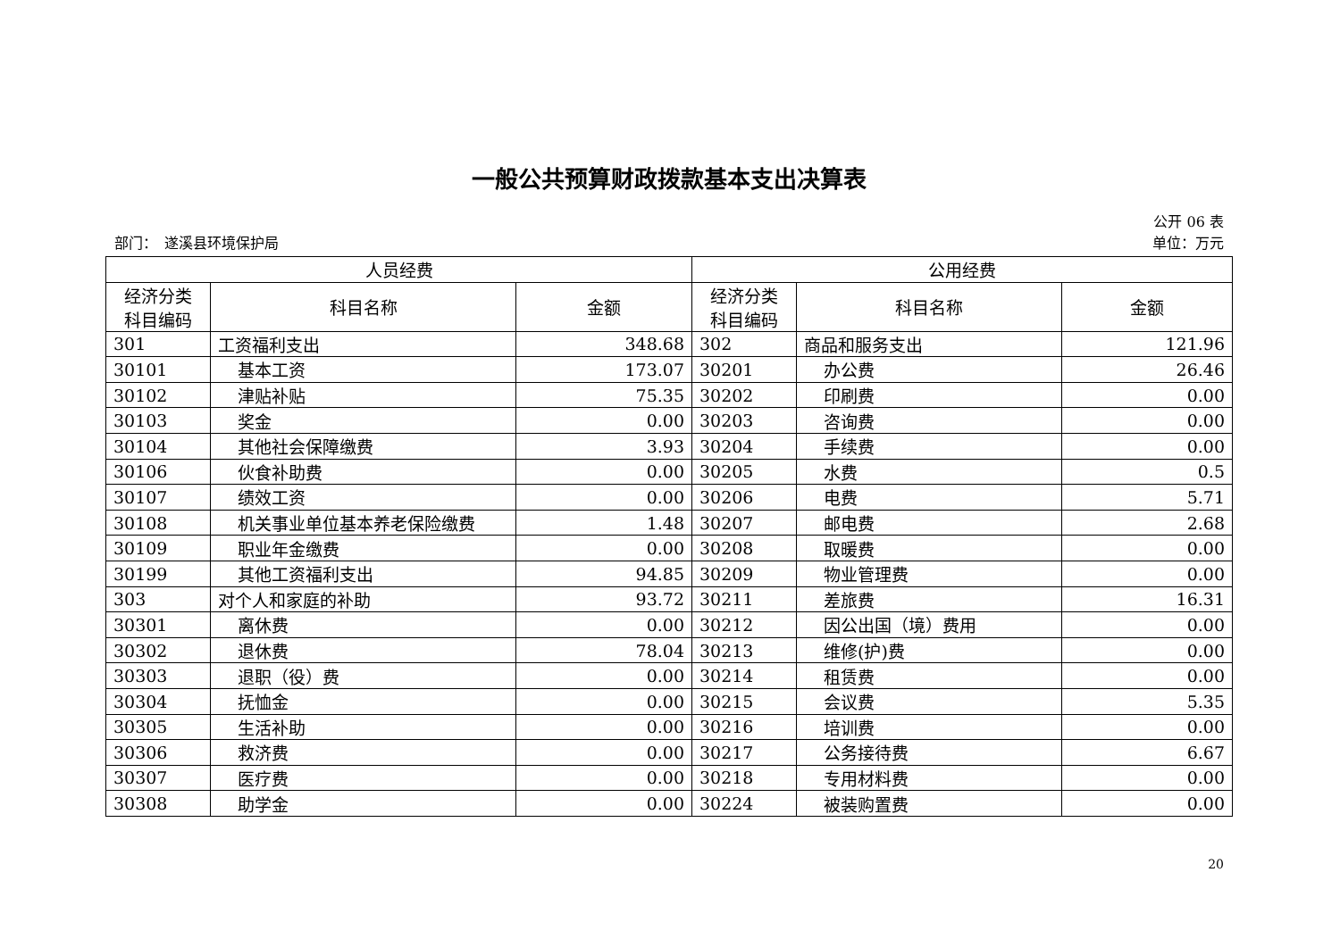一般公共预算财政拨款基本支出决算表
公开 06 表
部门：　遂溪县环境保护局 单位：万元
| 人员经费 | | | 公用经费 | | |
| --- | --- | --- | --- | --- | --- |
| 经济分类 科目编码 | 科目名称 | 金额 | 经济分类 科目编码 | 科目名称 | 金额 |
| 301 | 工资福利支出 | 348.68 | 302 | 商品和服务支出 | 121.96 |
| 30101 | 基本工资 | 173.07 | 30201 | 办公费 | 26.46 |
| 30102 | 津贴补贴 | 75.35 | 30202 | 印刷费 | 0.00 |
| 30103 | 奖金 | 0.00 | 30203 | 咨询费 | 0.00 |
| 30104 | 其他社会保障缴费 | 3.93 | 30204 | 手续费 | 0.00 |
| 30106 | 伙食补助费 | 0.00 | 30205 | 水费 | 0.5 |
| 30107 | 绩效工资 | 0.00 | 30206 | 电费 | 5.71 |
| 30108 | 机关事业单位基本养老保险缴费 | 1.48 | 30207 | 邮电费 | 2.68 |
| 30109 | 职业年金缴费 | 0.00 | 30208 | 取暖费 | 0.00 |
| 30199 | 其他工资福利支出 | 94.85 | 30209 | 物业管理费 | 0.00 |
| 303 | 对个人和家庭的补助 | 93.72 | 30211 | 差旅费 | 16.31 |
| 30301 | 离休费 | 0.00 | 30212 | 因公出国（境）费用 | 0.00 |
| 30302 | 退休费 | 78.04 | 30213 | 维修(护)费 | 0.00 |
| 30303 | 退职（役）费 | 0.00 | 30214 | 租赁费 | 0.00 |
| 30304 | 抚恤金 | 0.00 | 30215 | 会议费 | 5.35 |
| 30305 | 生活补助 | 0.00 | 30216 | 培训费 | 0.00 |
| 30306 | 救济费 | 0.00 | 30217 | 公务接待费 | 6.67 |
| 30307 | 医疗费 | 0.00 | 30218 | 专用材料费 | 0.00 |
| 30308 | 助学金 | 0.00 | 30224 | 被装购置费 | 0.00 |
20